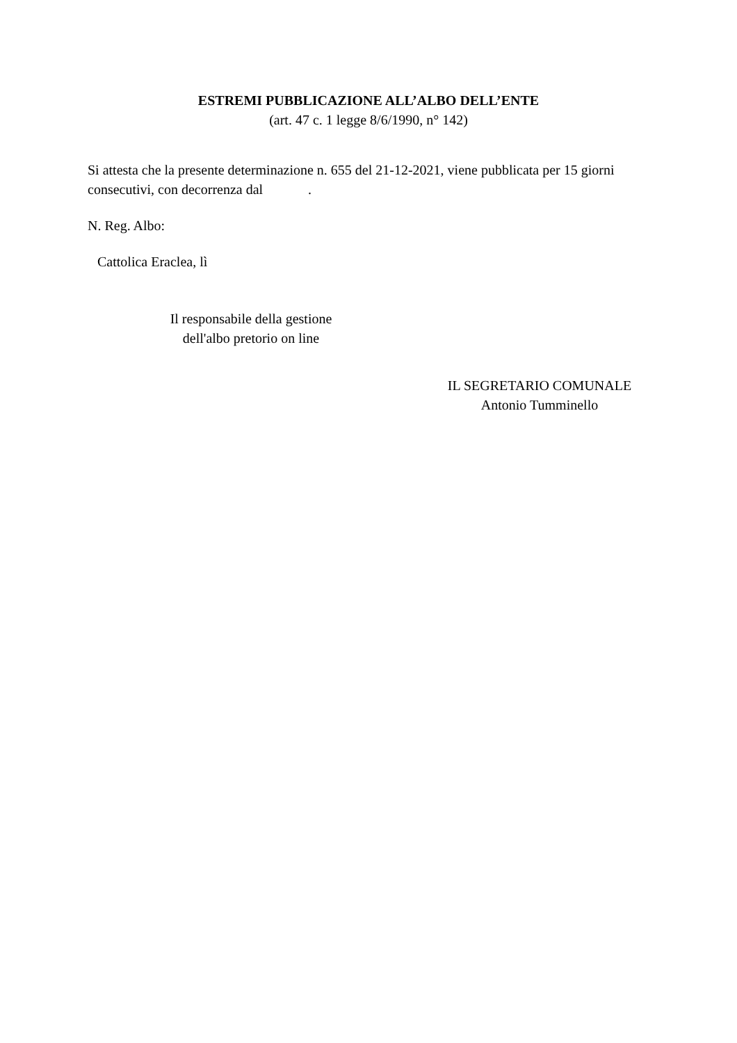ESTREMI PUBBLICAZIONE ALL’ALBO DELL’ENTE
(art. 47 c. 1 legge 8/6/1990, n° 142)
Si attesta che la presente determinazione n. 655 del 21-12-2021, viene pubblicata per 15 giorni consecutivi, con decorrenza dal .
N. Reg. Albo:
Cattolica Eraclea, lì
Il responsabile della gestione
dell'albo pretorio on line
IL SEGRETARIO COMUNALE
Antonio Tumminello